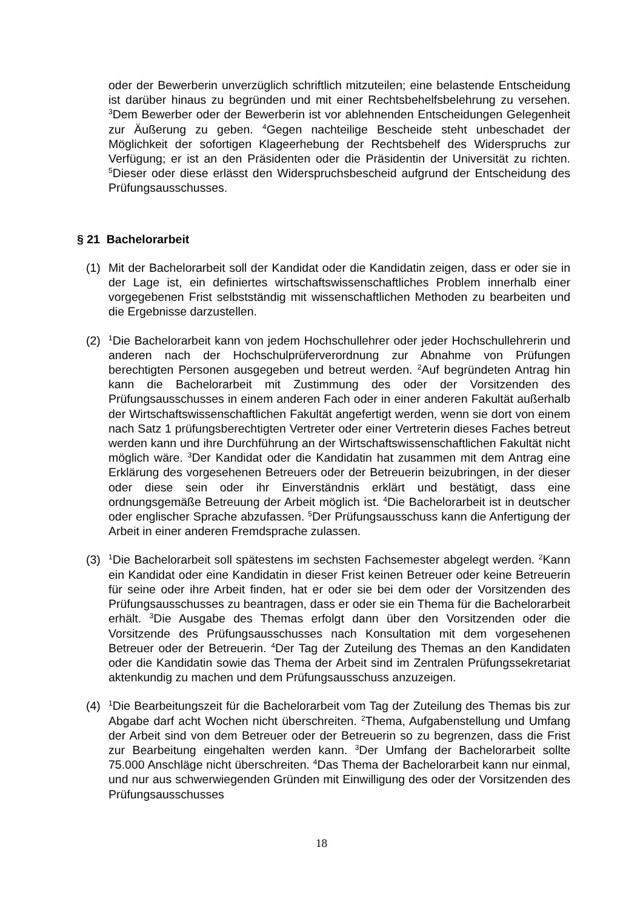oder der Bewerberin unverzüglich schriftlich mitzuteilen; eine belastende Entscheidung ist darüber hinaus zu begründen und mit einer Rechtsbehelfsbelehrung zu versehen. <sup>3</sup>Dem Bewerber oder der Bewerberin ist vor ablehnenden Entscheidungen Gelegenheit zur Äußerung zu geben. <sup>4</sup>Gegen nachteilige Bescheide steht unbeschadet der Möglichkeit der sofortigen Klageerhebung der Rechtsbehelf des Widerspruchs zur Verfügung; er ist an den Präsidenten oder die Präsidentin der Universität zu richten. <sup>5</sup>Dieser oder diese erlässt den Widerspruchsbescheid aufgrund der Entscheidung des Prüfungsausschusses.
§ 21 Bachelorarbeit
(1) Mit der Bachelorarbeit soll der Kandidat oder die Kandidatin zeigen, dass er oder sie in der Lage ist, ein definiertes wirtschaftswissenschaftliches Problem innerhalb einer vorgegebenen Frist selbstständig mit wissenschaftlichen Methoden zu bearbeiten und die Ergebnisse darzustellen.
(2)
<sup>1</sup> Die Bachelorarbeit kann von jedem Hochschullehrer oder jeder Hochschullehrerin und anderen nach der Hochschulprüferverordnung zur Abnahme von Prüfungen berechtigten Personen ausgegeben und betreut werden. <sup>2</sup>Auf begründeten Antrag hin kann die Bachelorarbeit mit Zustimmung des oder der Vorsitzenden des Prüfungsausschusses in einem anderen Fach oder in einer anderen Fakultät außerhalb der Wirtschaftswissenschaftlichen Fakultät angefertigt werden, wenn sie dort von einem nach Satz 1 prüfungsberechtigten Vertreter oder einer Vertreterin dieses Faches betreut werden kann und ihre Durchführung an der Wirtschaftswissenschaftlichen Fakultät nicht möglich wäre. <sup>3</sup>Der Kandidat oder die Kandidatin hat zusammen mit dem Antrag eine Erklärung des vorgesehenen Betreuers oder der Betreuerin beizubringen, in der dieser oder diese sein oder ihr Einverständnis erklärt und bestätigt, dass eine ordnungsgemäße Betreuung der Arbeit möglich ist. <sup>4</sup>Die Bachelorarbeit ist in deutscher oder englischer Sprache abzufassen. <sup>5</sup>Der Prüfungsausschuss kann die Anfertigung der Arbeit in einer anderen Fremdsprache zulassen.
(3)
<sup>1</sup> Die Bachelorarbeit soll spätestens im sechsten Fachsemester abgelegt werden. <sup>2</sup>Kann ein Kandidat oder eine Kandidatin in dieser Frist keinen Betreuer oder keine Betreuerin für seine oder ihre Arbeit finden, hat er oder sie bei dem oder der Vorsitzenden des Prüfungsausschusses zu beantragen, dass er oder sie ein Thema für die Bachelorarbeit erhält. <sup>3</sup>Die Ausgabe des Themas erfolgt dann über den Vorsitzenden oder die Vorsitzende des Prüfungsausschusses nach Konsultation mit dem vorgesehenen Betreuer oder der Betreuerin. <sup>4</sup>Der Tag der Zuteilung des Themas an den Kandidaten oder die Kandidatin sowie das Thema der Arbeit sind im Zentralen Prüfungssekretariat aktenkundig zu machen und dem Prüfungsausschuss anzuzeigen.
(4)
<sup>1</sup> Die Bearbeitungszeit für die Bachelorarbeit vom Tag der Zuteilung des Themas bis zur Abgabe darf acht Wochen nicht überschreiten. <sup>2</sup>Thema, Aufgabenstellung und Umfang der Arbeit sind von dem Betreuer oder der Betreuerin so zu begrenzen, dass die Frist zur Bearbeitung eingehalten werden kann. <sup>3</sup>Der Umfang der Bachelorarbeit sollte 75.000 Anschläge nicht überschreiten. <sup>4</sup>Das Thema der Bachelorarbeit kann nur einmal, und nur aus schwerwiegenden Gründen mit Einwilligung des oder der Vorsitzenden des Prüfungsausschusses
18